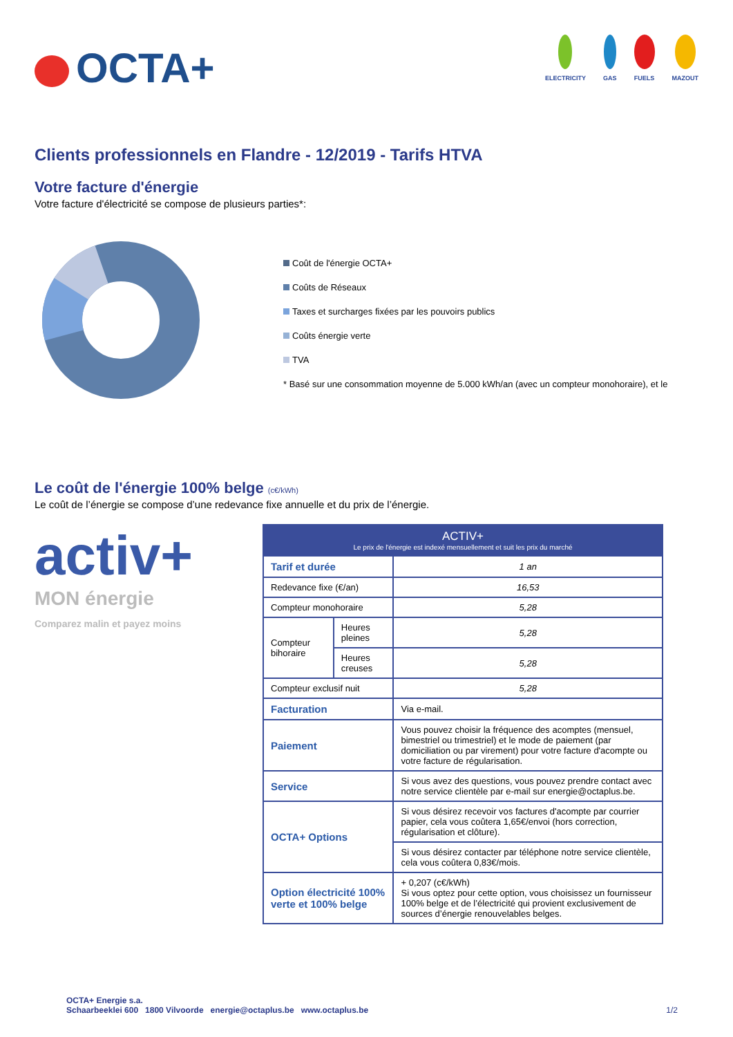OCTA+
ELECTRICITY GAS FUELS MAZOUT
Clients professionnels en Flandre - 12/2019 - Tarifs HTVA
Votre facture d'énergie
Votre facture d'électricité se compose de plusieurs parties*:
Coût de l'énergie OCTA+
Coûts de Réseaux
Taxes et surcharges fixées par les pouvoirs publics
Coûts énergie verte
TVA
* Basé sur une consommation moyenne de 5.000 kWh/an (avec un compteur monohoraire), et le
Le coût de l'énergie 100% belge (c€/kWh)
Le coût de l’énergie se compose d’une redevance fixe annuelle et du prix de l’énergie.
activ+
MON énergie
Comparez malin et payez moins
| ACTIV+ Le prix de l'énergie est indexé mensuellement et suit les prix du marché | | |
| --- | --- | --- |
| Tarif et durée | | 1 an |
| Redevance fixe (€/an) | | 16,53 |
| Compteur monohoraire | | 5,28 |
| Compteur bihoraire | Heures pleines | 5,28 |
| | Heures creuses | 5,28 |
| Compteur exclusif nuit | | 5,28 |
| Facturation | | Via e-mail. |
| Paiement | | Vous pouvez choisir la fréquence des acomptes (mensuel, bimestriel ou trimestriel) et le mode de paiement (par domiciliation ou par virement) pour votre facture d'acompte ou votre facture de régularisation. |
| Service | | Si vous avez des questions, vous pouvez prendre contact avec notre service clientèle par e-mail sur energie@octaplus.be. |
| OCTA+ Options | | Si vous désirez recevoir vos factures d'acompte par courrier papier, cela vous coûtera 1,65€/envoi (hors correction, régularisation et clôture). |
| | | Si vous désirez contacter par téléphone notre service clientèle, cela vous coûtera 0,83€/mois. |
| Option électricité 100% verte et 100% belge | | + 0,207 (c€/kWh) Si vous optez pour cette option, vous choisissez un fournisseur 100% belge et de l’électricité qui provient exclusivement de sources d’énergie renouvelables belges. |
OCTA+ Energie s.a.
Schaarbeeklei 600 1800 Vilvoorde energie@octaplus.be www.octaplus.be
1/2